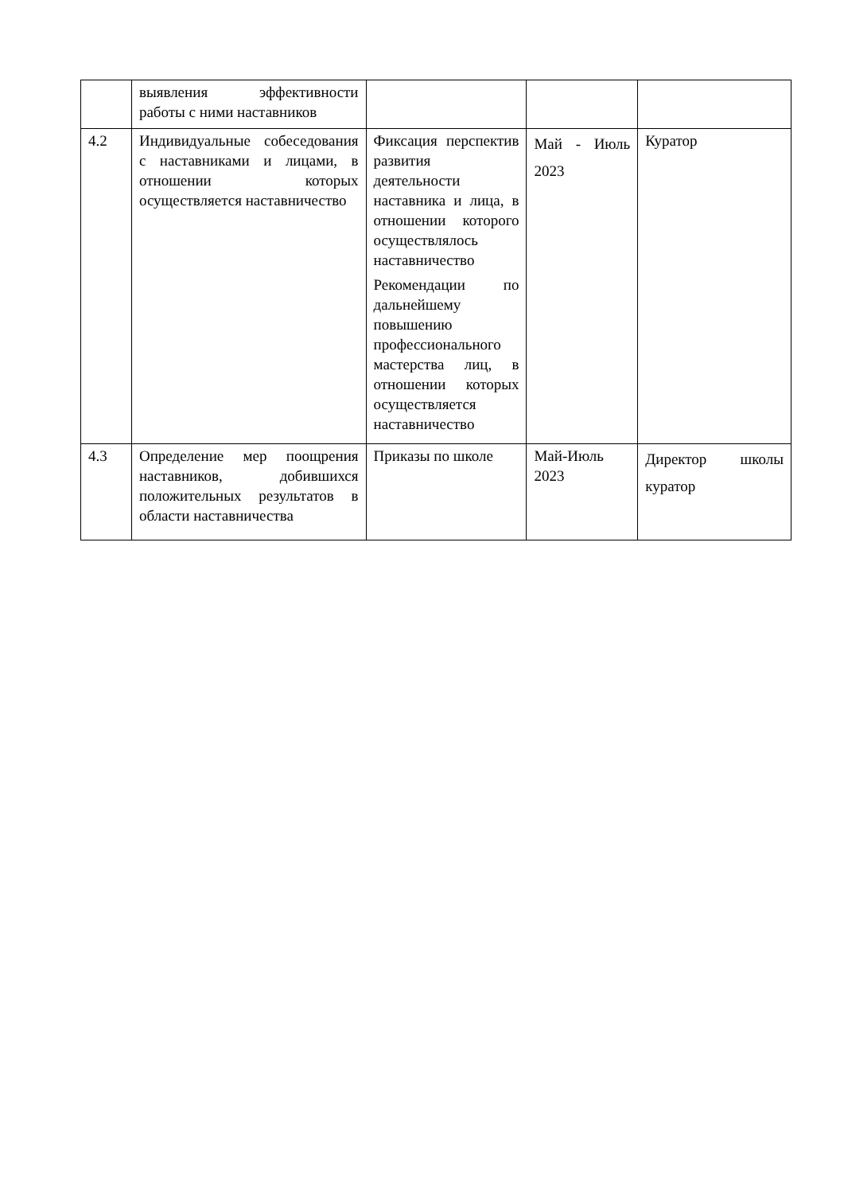| | выявления эффективности работы с ними наставников | | | |
| 4.2 | Индивидуальные собеседования с наставниками и лицами, в отношении которых осуществляется наставничество | Фиксация перспектив развития деятельности наставника и лица, в отношении которого осуществлялось наставничество Рекомендации по дальнейшему повышению профессионального мастерства лиц, в отношении которых осуществляется наставничество | Май - Июль 2023 | Куратор |
| 4.3 | Определение мер поощрения наставников, добившихся положительных результатов в области наставничества | Приказы по школе | Май-Июль 2023 | Директор школы куратор |